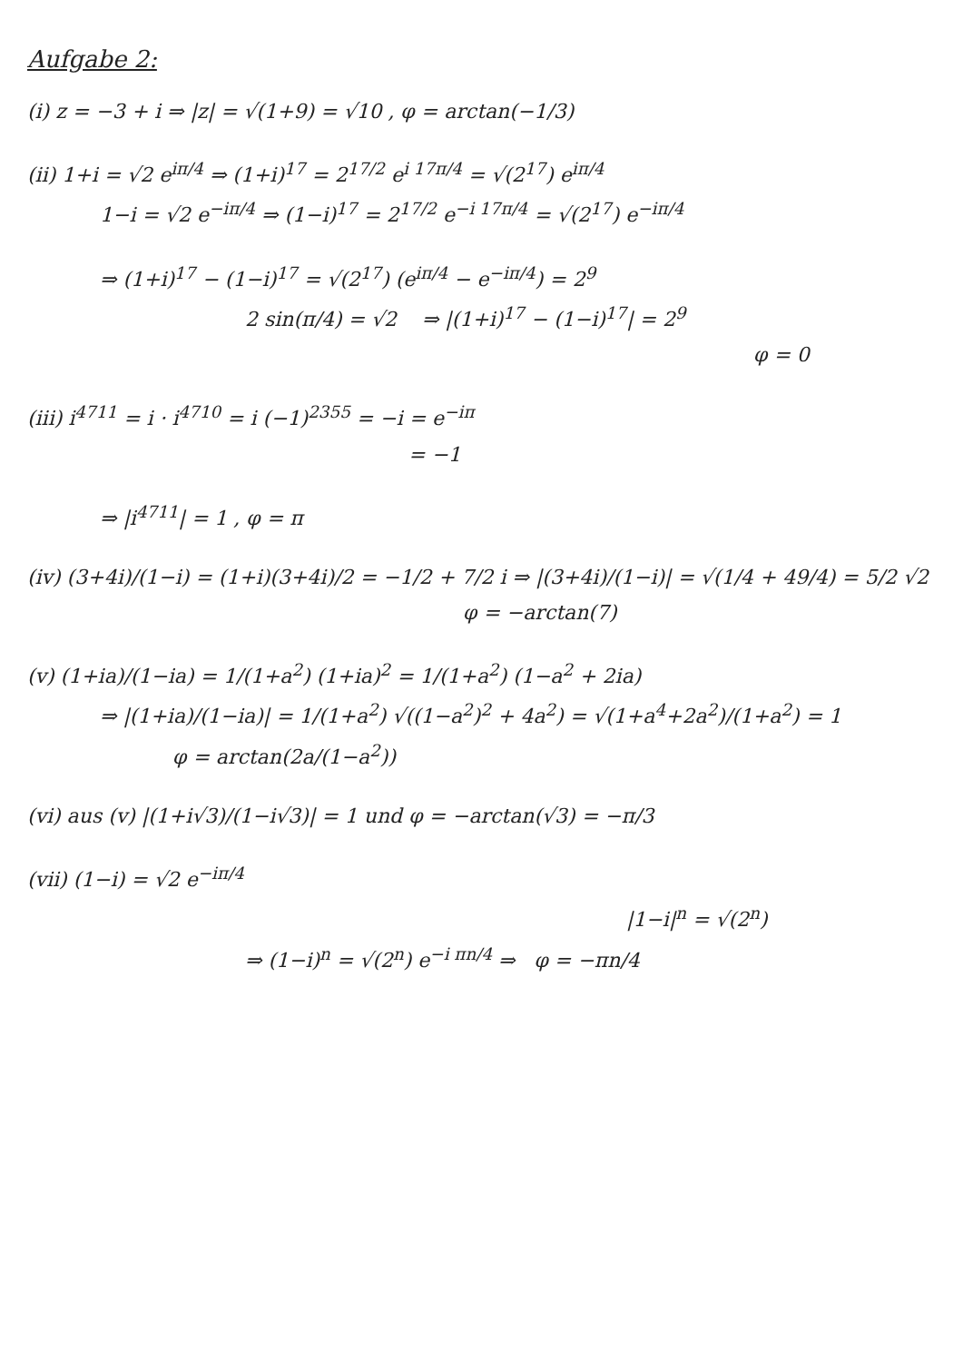Aufgabe 2:
(i) z = −3 + i ⇒ |z| = √(1+9) = √10 , φ = arctan(−1/3)
(ii) 1+i = √2 e<sup>iπ/4</sup> ⇒ (1+i)<sup>17</sup> = 2<sup>17/2</sup> e<sup>i 17π/4</sup> = √(2<sup>17</sup>) e<sup>iπ/4</sup>
1−i = √2 e<sup>−iπ/4</sup> ⇒ (1−i)<sup>17</sup> = 2<sup>17/2</sup> e<sup>−i 17π/4</sup> = √(2<sup>17</sup>) e<sup>−iπ/4</sup>
⇒ (1+i)<sup>17</sup> − (1−i)<sup>17</sup> = √(2<sup>17</sup>) (e<sup>iπ/4</sup> − e<sup>−iπ/4</sup>) = 2<sup>9</sup>
2 sin(π/4) = √2 ⇒ |(1+i)<sup>17</sup> − (1−i)<sup>17</sup>| = 2<sup>9</sup>
φ = 0
(iii) i<sup>4711</sup> = i · i<sup>4710</sup> = i (−1)<sup>2355</sup> = −i = e<sup>−iπ</sup>
= −1
⇒ |i<sup>4711</sup>| = 1 , φ = π
(iv) (3+4i)/(1−i) = (1+i)(3+4i)/2 = −1/2 + 7/2 i ⇒ |(3+4i)/(1−i)| = √(1/4 + 49/4) = 5/2 √2
φ = −arctan(7)
(v) (1+ia)/(1−ia) = 1/(1+a<sup>2</sup>) (1+ia)<sup>2</sup> = 1/(1+a<sup>2</sup>) (1−a<sup>2</sup> + 2ia)
⇒ |(1+ia)/(1−ia)| = 1/(1+a<sup>2</sup>) √((1−a<sup>2</sup>)<sup>2</sup> + 4a<sup>2</sup>) = √(1+a<sup>4</sup>+2a<sup>2</sup>)/(1+a<sup>2</sup>) = 1
φ = arctan(2a/(1−a<sup>2</sup>))
(vi) aus (v) |(1+i√3)/(1−i√3)| = 1 und φ = −arctan(√3) = −π/3
(vii) (1−i) = √2 e<sup>−iπ/4</sup>
|1−i|<sup>n</sup> = √(2<sup>n</sup>)
⇒ (1−i)<sup>n</sup> = √(2<sup>n</sup>) e<sup>−i πn/4</sup> ⇒ φ = −πn/4